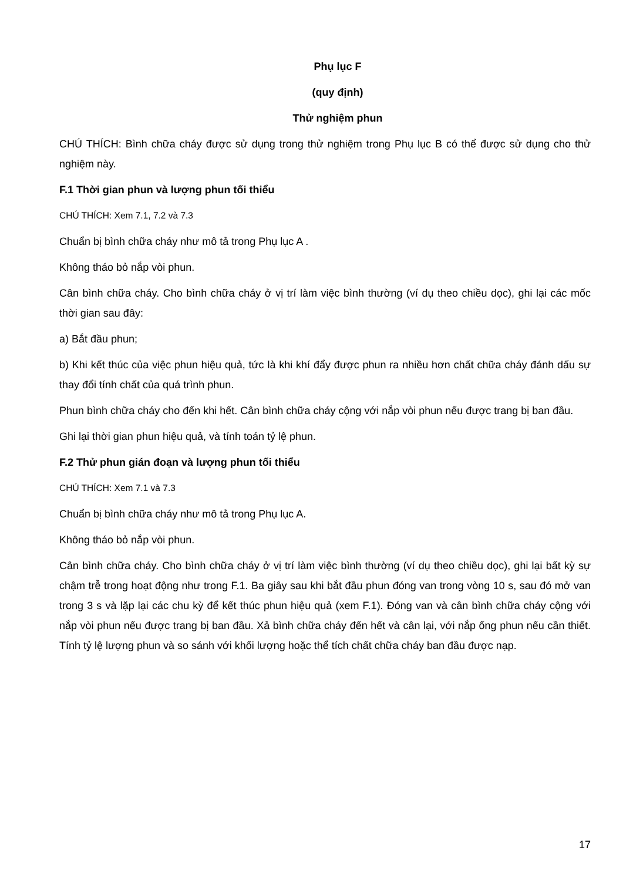Phụ lục F
(quy định)
Thử nghiệm phun
CHÚ THÍCH: Bình chữa cháy được sử dụng trong thử nghiệm trong Phụ lục B có thể được sử dụng cho thử nghiệm này.
F.1 Thời gian phun và lượng phun tối thiểu
CHÚ THÍCH: Xem 7.1, 7.2 và 7.3
Chuẩn bị bình chữa cháy như mô tả trong Phụ lục A .
Không tháo bỏ nắp vòi phun.
Cân bình chữa cháy. Cho bình chữa cháy ở vị trí làm việc bình thường (ví dụ theo chiều dọc), ghi lại các mốc thời gian sau đây:
a) Bắt đầu phun;
b) Khi kết thúc của việc phun hiệu quả, tức là khi khí đẩy được phun ra nhiều hơn chất chữa cháy đánh dấu sự thay đổi tính chất của quá trình phun.
Phun bình chữa cháy cho đến khi hết. Cân bình chữa cháy cộng với nắp vòi phun nếu được trang bị ban đầu.
Ghi lại thời gian phun hiệu quả, và tính toán tỷ lệ phun.
F.2 Thử phun gián đoạn và lượng phun tối thiểu
CHÚ THÍCH: Xem 7.1 và 7.3
Chuẩn bị bình chữa cháy như mô tả trong Phụ lục A.
Không tháo bỏ nắp vòi phun.
Cân bình chữa cháy. Cho bình chữa cháy ở vị trí làm việc bình thường (ví dụ theo chiều dọc), ghi lại bất kỳ sự chậm trễ trong hoạt động như trong F.1. Ba giây sau khi bắt đầu phun đóng van trong vòng 10 s, sau đó mở van trong 3 s và lặp lại các chu kỳ để kết thúc phun hiệu quả (xem F.1). Đóng van và cân bình chữa cháy cộng với nắp vòi phun nếu được trang bị ban đầu. Xả bình chữa cháy đến hết và cân lại, với nắp ống phun nếu cần thiết. Tính tỷ lệ lượng phun và so sánh với khối lượng hoặc thể tích chất chữa cháy ban đầu được nạp.
17